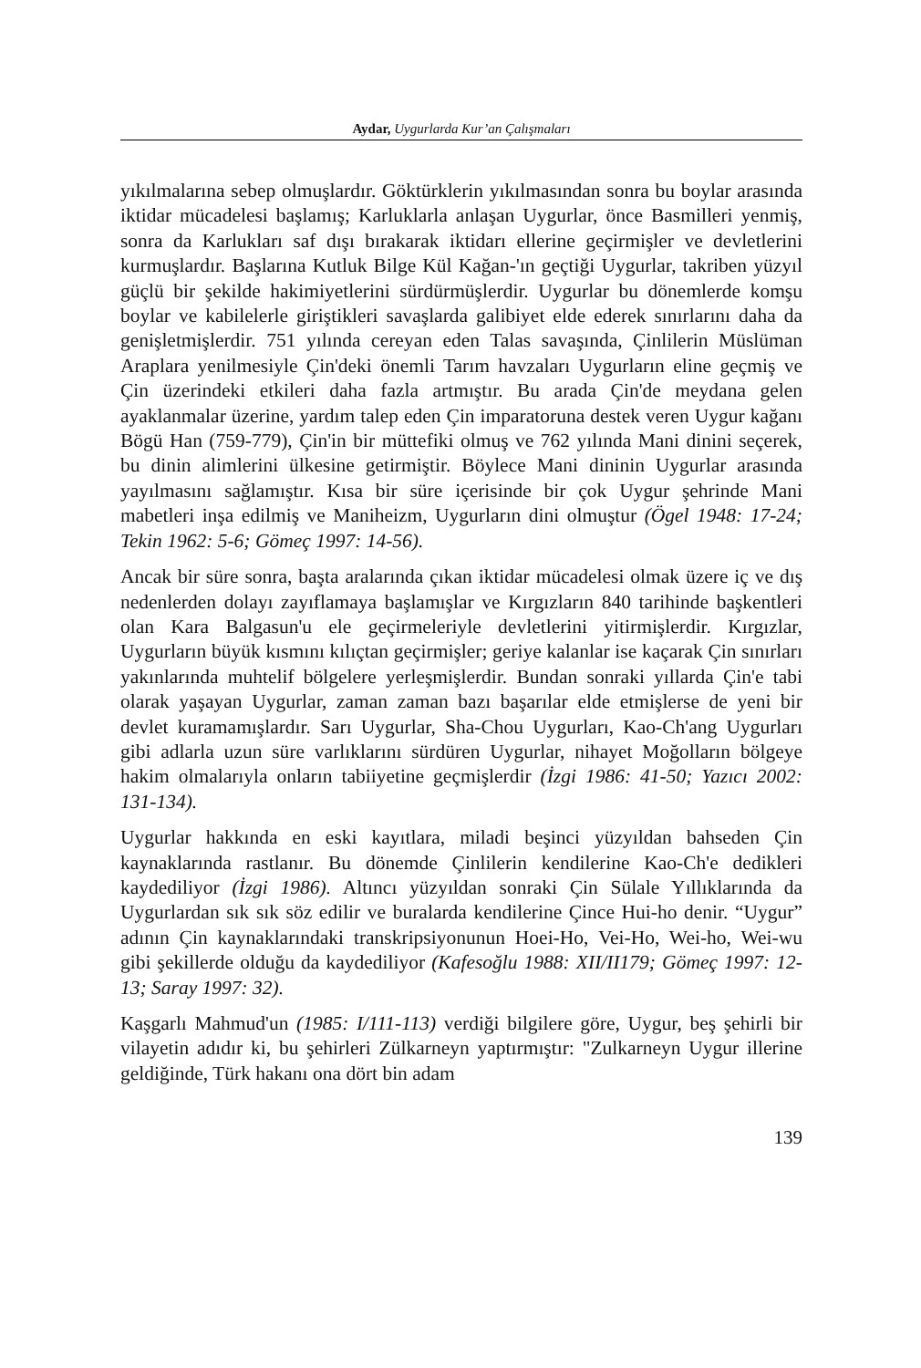Aydar, Uygurlarda Kur’an Çalışmaları
yıkılmalarına sebep olmuşlardır. Göktürklerin yıkılmasından sonra bu boylar arasında iktidar mücadelesi başlamış; Karluklarla anlaşan Uygurlar, önce Basmilleri yenmiş, sonra da Karlukları saf dışı bırakarak iktidarı ellerine geçirmişler ve devletlerini kurmuşlardır. Başlarına Kutluk Bilge Kül Kağan-'ın geçtiği Uygurlar, takriben yüzyıl güçlü bir şekilde hakimiyetlerini sürdürmüşlerdir. Uygurlar bu dönemlerde komşu boylar ve kabilelerle giriştikleri savaşlarda galibiyet elde ederek sınırlarını daha da genişletmişlerdir. 751 yılında cereyan eden Talas savaşında, Çinlilerin Müslüman Araplara yenilmesiyle Çin'deki önemli Tarım havzaları Uygurların eline geçmiş ve Çin üzerindeki etkileri daha fazla artmıştır. Bu arada Çin'de meydana gelen ayaklanmalar üzerine, yardım talep eden Çin imparatoruna destek veren Uygur kağanı Bögü Han (759-779), Çin'in bir müttefiki olmuş ve 762 yılında Mani dinini seçerek, bu dinin alimlerini ülkesine getirmiştir. Böylece Mani dininin Uygurlar arasında yayılmasını sağlamıştır. Kısa bir süre içerisinde bir çok Uygur şehrinde Mani mabetleri inşa edilmiş ve Maniheizm, Uygurların dini olmuştur (Ögel 1948: 17-24; Tekin 1962: 5-6; Gömeç 1997: 14-56).
Ancak bir süre sonra, başta aralarında çıkan iktidar mücadelesi olmak üzere iç ve dış nedenlerden dolayı zayıflamaya başlamışlar ve Kırgızların 840 tarihinde başkentleri olan Kara Balgasun'u ele geçirmeleriyle devletlerini yitirmişlerdir. Kırgızlar, Uygurların büyük kısmını kılıçtan geçirmişler; geriye kalanlar ise kaçarak Çin sınırları yakınlarında muhtelif bölgelere yerleşmişlerdir. Bundan sonraki yıllarda Çin'e tabi olarak yaşayan Uygurlar, zaman zaman bazı başarılar elde etmişlerse de yeni bir devlet kuramamışlardır. Sarı Uygurlar, Sha-Chou Uygurları, Kao-Ch'ang Uygurları gibi adlarla uzun süre varlıklarını sürdüren Uygurlar, nihayet Moğolların bölgeye hakim olmalarıyla onların tabiiyetine geçmişlerdir (İzgi 1986: 41-50; Yazıcı 2002: 131-134).
Uygurlar hakkında en eski kayıtlara, miladi beşinci yüzyıldan bahseden Çin kaynaklarında rastlanır. Bu dönemde Çinlilerin kendilerine Kao-Ch'e dedikleri kaydediliyor (İzgi 1986). Altıncı yüzyıldan sonraki Çin Sülale Yıllıklarında da Uygurlardan sık sık söz edilir ve buralarda kendilerine Çince Hui-ho denir. “Uygur” adının Çin kaynaklarındaki transkripsiyonunun Hoei-Ho, Vei-Ho, Wei-ho, Wei-wu gibi şekillerde olduğu da kaydediliyor (Kafesoğlu 1988: XII/II179; Gömeç 1997: 12-13; Saray 1997: 32).
Kaşgarlı Mahmud'un (1985: I/111-113) verdiği bilgilere göre, Uygur, beş şehirli bir vilayetin adıdır ki, bu şehirleri Zülkarneyn yaptırmıştır: "Zulkarneyn Uygur illerine geldiğinde, Türk hakanı ona dört bin adam
139